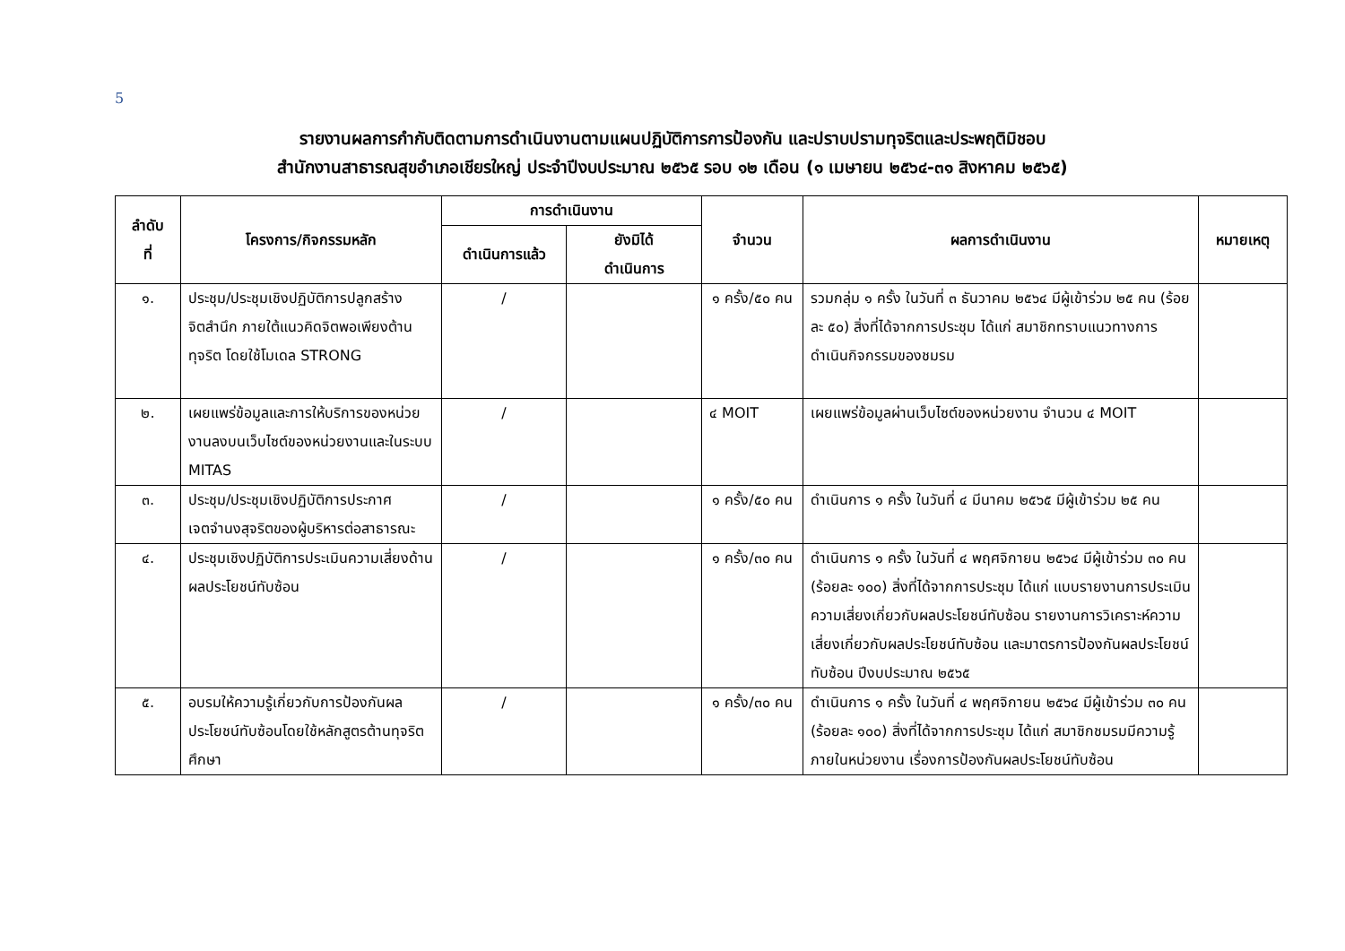5
รายงานผลการกำกับติดตามการดำเนินงานตามแผนปฏิบัติการการป้องกัน และปราบปรามทุจริตและประพฤติมิชอบ
สำนักงานสาธารณสุขอำเภอเชียรใหญ่ ประจำปีงบประมาณ ๒๕๖๕ รอบ ๑๒ เดือน (๑ เมษายน ๒๕๖๔-๓๑ สิงหาคม ๒๕๖๕)
| ลำดับ ที่ | โครงการ/กิจกรรมหลัก | การดำเนินงาน | | จำนวน | ผลการดำเนินงาน | หมายเหตุ |
| --- | --- | --- | --- | --- | --- | --- |
| | | ดำเนินการแล้ว | ยังมิได้ ดำเนินการ | | | |
| ๑. | ประชุม/ประชุมเชิงปฏิบัติการปลูกสร้างจิตสำนึก ภายใต้แนวคิดจิตพอเพียงต้านทุจริต โดยใช้โมเดล STRONG | / | | ๑ ครั้ง/๕๐ คน | รวมกลุ่ม ๑ ครั้ง ในวันที่ ๓ ธันวาคม ๒๕๖๔ มีผู้เข้าร่วม ๒๕ คน (ร้อยละ ๕๐) สิ่งที่ได้จากการประชุม ได้แก่ สมาชิกทราบแนวทางการดำเนินกิจกรรมของชมรม | |
| ๒. | เผยแพร่ข้อมูลและการให้บริการของหน่วยงานลงบนเว็บไซต์ของหน่วยงานและในระบบ MITAS | / | | ๔ MOIT | เผยแพร่ข้อมูลผ่านเว็บไซต์ของหน่วยงาน จำนวน ๔ MOIT | |
| ๓. | ประชุม/ประชุมเชิงปฏิบัติการประกาศเจตจำนงสุจริตของผู้บริหารต่อสาธารณะ | / | | ๑ ครั้ง/๕๐ คน | ดำเนินการ ๑ ครั้ง ในวันที่ ๔ มีนาคม ๒๕๖๕ มีผู้เข้าร่วม ๒๕ คน | |
| ๔. | ประชุมเชิงปฏิบัติการประเมินความเสี่ยงด้านผลประโยชน์ทับซ้อน | / | | ๑ ครั้ง/๓๐ คน | ดำเนินการ ๑ ครั้ง ในวันที่ ๔ พฤศจิกายน ๒๕๖๔ มีผู้เข้าร่วม ๓๐ คน (ร้อยละ ๑๐๐) สิ่งที่ได้จากการประชุม ได้แก่ แบบรายงานการประเมินความเสี่ยงเกี่ยวกับผลประโยชน์ทับซ้อน รายงานการวิเคราะห์ความเสี่ยงเกี่ยวกับผลประโยชน์ทับซ้อน และมาตรการป้องกันผลประโยชน์ทับซ้อน ปีงบประมาณ ๒๕๖๕ | |
| ๕. | อบรมให้ความรู้เกี่ยวกับการป้องกันผลประโยชน์ทับซ้อนโดยใช้หลักสูตรต้านทุจริตศึกษา | / | | ๑ ครั้ง/๓๐ คน | ดำเนินการ ๑ ครั้ง ในวันที่ ๔ พฤศจิกายน ๒๕๖๔ มีผู้เข้าร่วม ๓๐ คน (ร้อยละ ๑๐๐) สิ่งที่ได้จากการประชุม ได้แก่ สมาชิกชมรมมีความรู้ภายในหน่วยงาน เรื่องการป้องกันผลประโยชน์ทับซ้อน | |